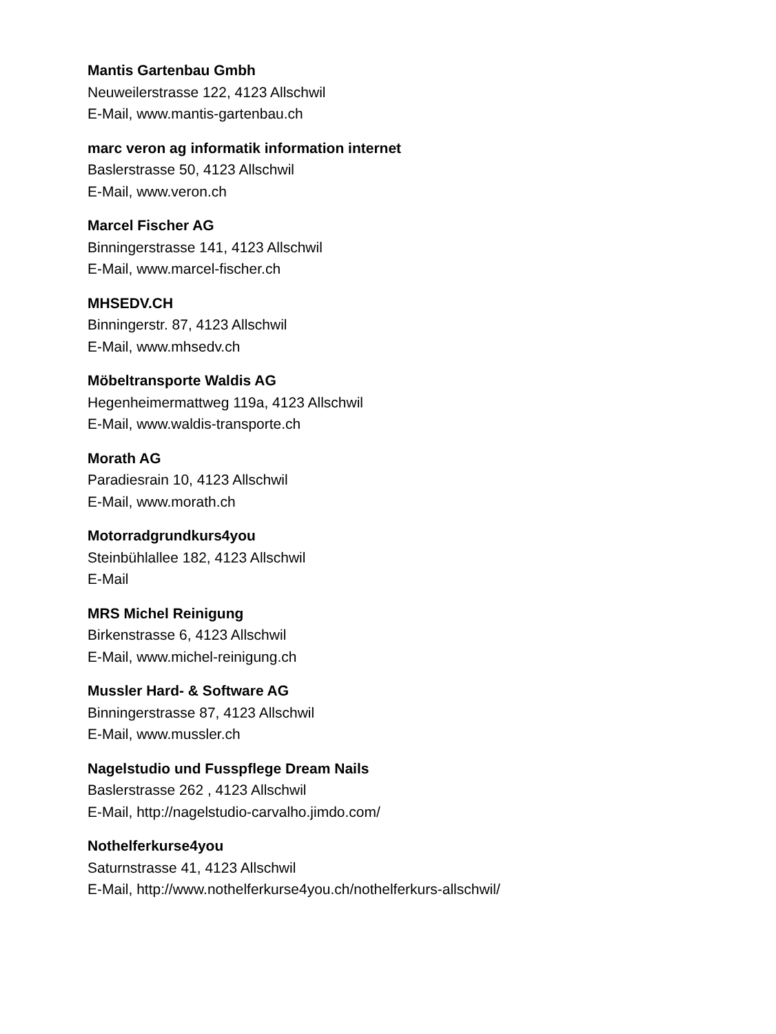Mantis Gartenbau Gmbh
Neuweilerstrasse 122, 4123 Allschwil
E-Mail, www.mantis-gartenbau.ch
marc veron ag informatik information internet
Baslerstrasse 50, 4123 Allschwil
E-Mail, www.veron.ch
Marcel Fischer AG
Binningerstrasse 141, 4123 Allschwil
E-Mail, www.marcel-fischer.ch
MHSEDV.CH
Binningerstr. 87, 4123 Allschwil
E-Mail, www.mhsedv.ch
Möbeltransporte Waldis AG
Hegenheimermattweg 119a, 4123 Allschwil
E-Mail, www.waldis-transporte.ch
Morath AG
Paradiesrain 10, 4123 Allschwil
E-Mail, www.morath.ch
Motorradgrundkurs4you
Steinbühlallee 182, 4123 Allschwil
E-Mail
MRS Michel Reinigung
Birkenstrasse 6, 4123 Allschwil
E-Mail, www.michel-reinigung.ch
Mussler Hard- & Software AG
Binningerstrasse 87, 4123 Allschwil
E-Mail, www.mussler.ch
Nagelstudio und Fusspflege Dream Nails
Baslerstrasse 262 , 4123 Allschwil
E-Mail, http://nagelstudio-carvalho.jimdo.com/
Nothelferkurse4you
Saturnstrasse 41, 4123 Allschwil
E-Mail, http://www.nothelferkurse4you.ch/nothelferkurs-allschwil/